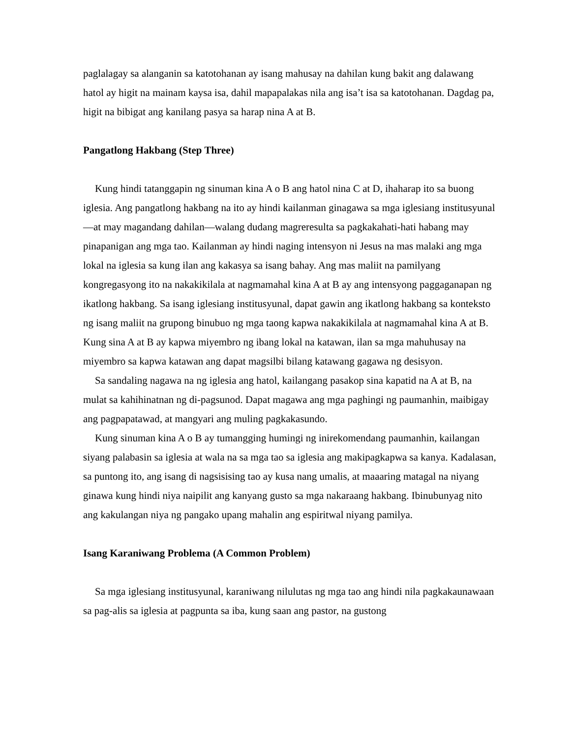paglalagay sa alanganin sa katotohanan ay isang mahusay na dahilan kung bakit ang dalawang hatol ay higit na mainam kaysa isa, dahil mapapalakas nila ang isa’t isa sa katotohanan. Dagdag pa, higit na bibigat ang kanilang pasya sa harap nina A at B.
Pangatlong Hakbang (Step Three)
Kung hindi tatanggapin ng sinuman kina A o B ang hatol nina C at D, ihaharap ito sa buong iglesia. Ang pangatlong hakbang na ito ay hindi kailanman ginagawa sa mga iglesiang institusyunal—at may magandang dahilan—walang dudang magreresulta sa pagkakahati-hati habang may pinapanigan ang mga tao. Kailanman ay hindi naging intensyon ni Jesus na mas malaki ang mga lokal na iglesia sa kung ilan ang kakasya sa isang bahay. Ang mas maliit na pamilyang kongregasyong ito na nakakikilala at nagmamahal kina A at B ay ang intensyong paggaganapan ng ikatlong hakbang. Sa isang iglesiang institusyunal, dapat gawin ang ikatlong hakbang sa konteksto ng isang maliit na grupong binubuo ng mga taong kapwa nakakikilala at nagmamahal kina A at B. Kung sina A at B ay kapwa miyembro ng ibang lokal na katawan, ilan sa mga mahuhusay na miyembro sa kapwa katawan ang dapat magsilbi bilang katawang gagawa ng desisyon.
Sa sandaling nagawa na ng iglesia ang hatol, kailangang pasakop sina kapatid na A at B, na mulat sa kahihinatnan ng di-pagsunod. Dapat magawa ang mga paghingi ng paumanhin, maibigay ang pagpapatawad, at mangyari ang muling pagkakasundo.
Kung sinuman kina A o B ay tumangging humingi ng inirekomendang paumanhin, kailangan siyang palabasin sa iglesia at wala na sa mga tao sa iglesia ang makipagkapwa sa kanya. Kadalasan, sa puntong ito, ang isang di nagsisising tao ay kusa nang umalis, at maaaring matagal na niyang ginawa kung hindi niya naipilit ang kanyang gusto sa mga nakaraang hakbang. Ibinubunyag nito ang kakulangan niya ng pangako upang mahalin ang espiritwal niyang pamilya.
Isang Karaniwang Problema (A Common Problem)
Sa mga iglesiang institusyunal, karaniwang nilulutas ng mga tao ang hindi nila pagkakaunawaan sa pag-alis sa iglesia at pagpunta sa iba, kung saan ang pastor, na gustong